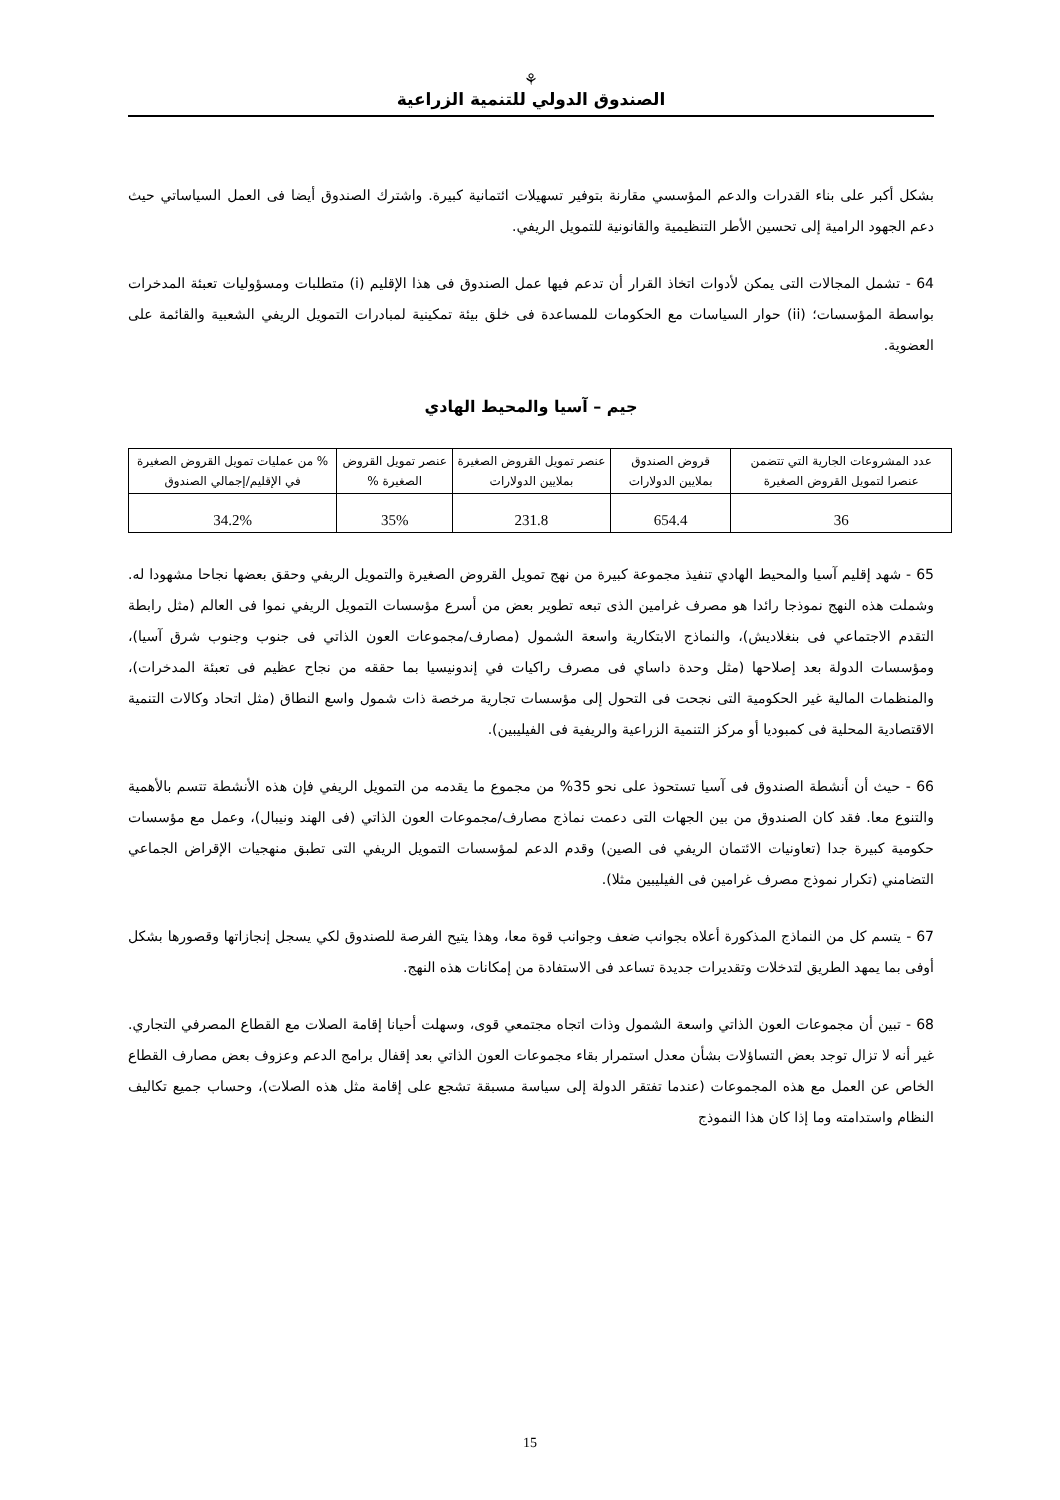⚘
الصندوق الدولي للتنمية الزراعية
بشكل أكبر على بناء القدرات والدعم المؤسسي مقارنة بتوفير تسهيلات ائتمانية كبيرة. واشترك الصندوق أيضا فى العمل السياساتي حيث دعم الجهود الرامية إلى تحسين الأطر التنظيمية والقانونية للتمويل الريفي.
64 - تشمل المجالات التى يمكن لأدوات اتخاذ القرار أن تدعم فيها عمل الصندوق فى هذا الإقليم (i) متطلبات ومسؤوليات تعبئة المدخرات بواسطة المؤسسات؛ (ii) حوار السياسات مع الحكومات للمساعدة فى خلق بيئة تمكينية لمبادرات التمويل الريفي الشعبية والقائمة على العضوية.
جيم – آسيا والمحيط الهادي
| عدد المشروعات الجارية التي تتضمن عنصرا لتمويل القروض الصغيرة | قروض الصندوق بملايين الدولارات | عنصر تمويل القروض الصغيرة بملايين الدولارات | عنصر تمويل القروض الصغيرة % | % من عمليات تمويل القروض الصغيرة في الإقليم/إجمالي الصندوق |
| --- | --- | --- | --- | --- |
| 36 | 654.4 | 231.8 | 35% | 34.2% |
65 - شهد إقليم آسيا والمحيط الهادي تنفيذ مجموعة كبيرة من نهج تمويل القروض الصغيرة والتمويل الريفي وحقق بعضها نجاحا مشهودا له. وشملت هذه النهج نموذجا رائدا هو مصرف غرامين الذى تبعه تطوير بعض من أسرع مؤسسات التمويل الريفي نموا فى العالم (مثل رابطة التقدم الاجتماعي فى بنغلاديش)، والنماذج الابتكارية واسعة الشمول (مصارف/مجموعات العون الذاتي فى جنوب وجنوب شرق آسيا)، ومؤسسات الدولة بعد إصلاحها (مثل وحدة داساي فى مصرف راكيات في إندونيسيا بما حققه من نجاح عظيم فى تعبئة المدخرات)، والمنظمات المالية غير الحكومية التى نجحت فى التحول إلى مؤسسات تجارية مرخصة ذات شمول واسع النطاق (مثل اتحاد وكالات التنمية الاقتصادية المحلية فى كمبوديا أو مركز التنمية الزراعية والريفية فى الفيليبين).
66 - حيث أن أنشطة الصندوق فى آسيا تستحوذ على نحو 35% من مجموع ما يقدمه من التمويل الريفي فإن هذه الأنشطة تتسم بالأهمية والتنوع معا. فقد كان الصندوق من بين الجهات التى دعمت نماذج مصارف/مجموعات العون الذاتي (فى الهند ونيبال)، وعمل مع مؤسسات حكومية كبيرة جدا (تعاونيات الائتمان الريفي فى الصين) وقدم الدعم لمؤسسات التمويل الريفي التى تطبق منهجيات الإقراض الجماعي التضامني (تكرار نموذج مصرف غرامين فى الفيليبين مثلا).
67 - يتسم كل من النماذج المذكورة أعلاه بجوانب ضعف وجوانب قوة معا، وهذا يتيح الفرصة للصندوق لكي يسجل إنجازاتها وقصورها بشكل أوفى بما يمهد الطريق لتدخلات وتقديرات جديدة تساعد فى الاستفادة من إمكانات هذه النهج.
68 - تبين أن مجموعات العون الذاتي واسعة الشمول وذات اتجاه مجتمعي قوى، وسهلت أحيانا إقامة الصلات مع القطاع المصرفي التجاري. غير أنه لا تزال توجد بعض التساؤلات بشأن معدل استمرار بقاء مجموعات العون الذاتي بعد إقفال برامج الدعم وعزوف بعض مصارف القطاع الخاص عن العمل مع هذه المجموعات (عندما تفتقر الدولة إلى سياسة مسبقة تشجع على إقامة مثل هذه الصلات)، وحساب جميع تكاليف النظام واستدامته وما إذا كان هذا النموذج
15